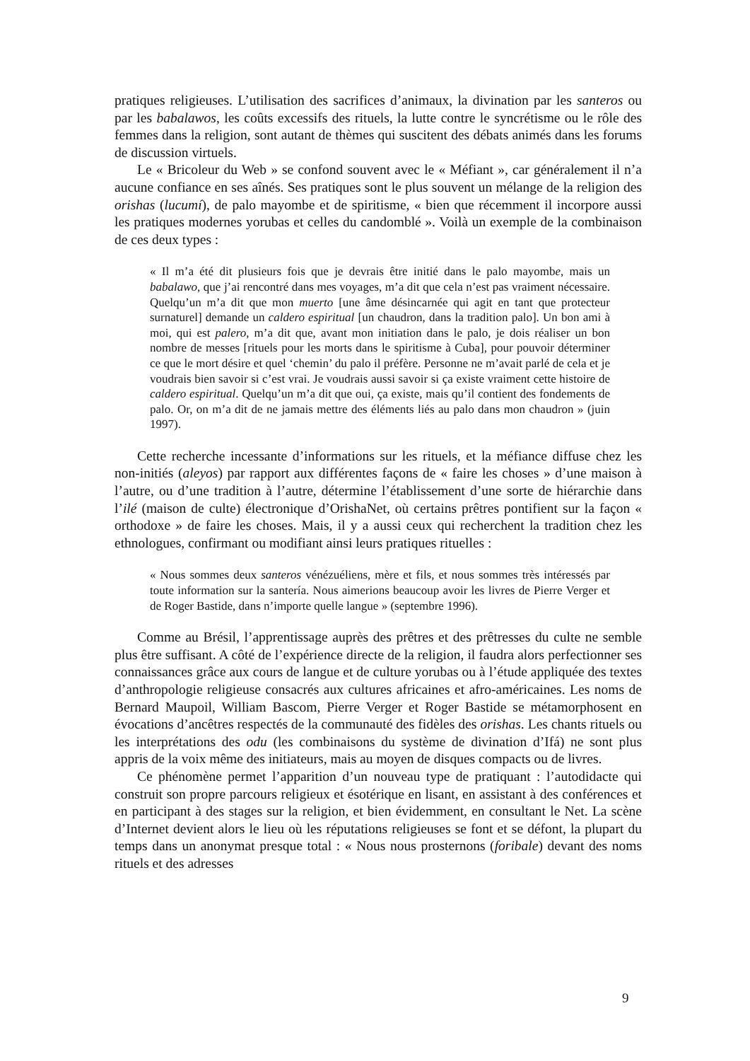pratiques religieuses. L’utilisation des sacrifices d’animaux, la divination par les santeros ou par les babalawos, les coûts excessifs des rituels, la lutte contre le syncrétisme ou le rôle des femmes dans la religion, sont autant de thèmes qui suscitent des débats animés dans les forums de discussion virtuels.
Le « Bricoleur du Web » se confond souvent avec le « Méfiant », car généralement il n’a aucune confiance en ses aînés. Ses pratiques sont le plus souvent un mélange de la religion des orishas (lucumí), de palo mayombe et de spiritisme, « bien que récemment il incorpore aussi les pratiques modernes yorubas et celles du candomblé ». Voilà un exemple de la combinaison de ces deux types :
« Il m’a été dit plusieurs fois que je devrais être initié dans le palo mayombe, mais un babalawo, que j’ai rencontré dans mes voyages, m’a dit que cela n’est pas vraiment nécessaire. Quelqu’un m’a dit que mon muerto [une âme désincarnée qui agit en tant que protecteur surnaturel] demande un caldero espiritual [un chaudron, dans la tradition palo]. Un bon ami à moi, qui est palero, m’a dit que, avant mon initiation dans le palo, je dois réaliser un bon nombre de messes [rituels pour les morts dans le spiritisme à Cuba], pour pouvoir déterminer ce que le mort désire et quel ‘chemin’ du palo il préfère. Personne ne m’avait parlé de cela et je voudrais bien savoir si c’est vrai. Je voudrais aussi savoir si ça existe vraiment cette histoire de caldero espiritual. Quelqu’un m’a dit que oui, ça existe, mais qu’il contient des fondements de palo. Or, on m’a dit de ne jamais mettre des éléments liés au palo dans mon chaudron » (juin 1997).
Cette recherche incessante d’informations sur les rituels, et la méfiance diffuse chez les non-initiés (aleyos) par rapport aux différentes façons de « faire les choses » d’une maison à l’autre, ou d’une tradition à l’autre, détermine l’établissement d’une sorte de hiérarchie dans l’ilé (maison de culte) électronique d’OrishaNet, où certains prêtres pontifient sur la façon « orthodoxe » de faire les choses. Mais, il y a aussi ceux qui recherchent la tradition chez les ethnologues, confirmant ou modifiant ainsi leurs pratiques rituelles :
« Nous sommes deux santeros vénézuéliens, mère et fils, et nous sommes très intéressés par toute information sur la santería. Nous aimerions beaucoup avoir les livres de Pierre Verger et de Roger Bastide, dans n’importe quelle langue » (septembre 1996).
Comme au Brésil, l’apprentissage auprès des prêtres et des prêtresses du culte ne semble plus être suffisant. A côté de l’expérience directe de la religion, il faudra alors perfectionner ses connaissances grâce aux cours de langue et de culture yorubas ou à l’étude appliquée des textes d’anthropologie religieuse consacrés aux cultures africaines et afro-américaines. Les noms de Bernard Maupoil, William Bascom, Pierre Verger et Roger Bastide se métamorphosent en évocations d’ancêtres respectés de la communauté des fidèles des orishas. Les chants rituels ou les interprétations des odu (les combinaisons du système de divination d’Ifá) ne sont plus appris de la voix même des initiateurs, mais au moyen de disques compacts ou de livres.
Ce phénomène permet l’apparition d’un nouveau type de pratiquant : l’autodidacte qui construit son propre parcours religieux et ésotérique en lisant, en assistant à des conférences et en participant à des stages sur la religion, et bien évidemment, en consultant le Net. La scène d’Internet devient alors le lieu où les réputations religieuses se font et se défont, la plupart du temps dans un anonymat presque total : « Nous nous prosternons (foribale) devant des noms rituels et des adresses
9